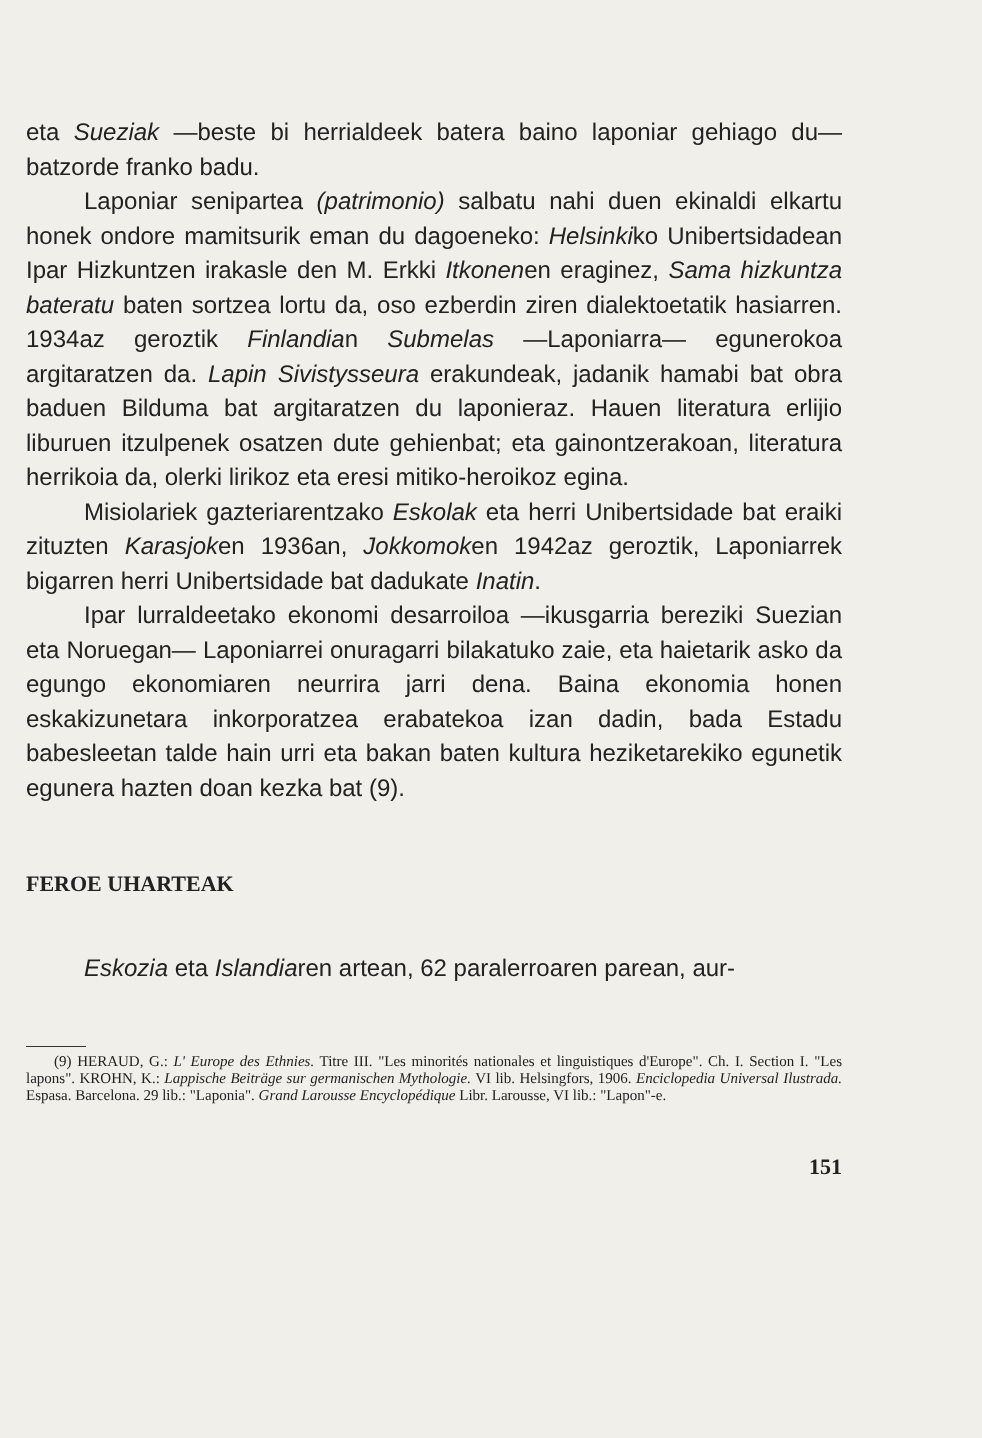eta Sueziak —beste bi herrialdeek batera baino laponiar gehiago du— batzorde franko badu.
Laponiar senipartea (patrimonio) salbatu nahi duen ekinaldi elkartu honek ondore mamitsurik eman du dagoeneko: Helsinkiko Unibertsidadean Ipar Hizkuntzen irakasle den M. Erkki Itkonenen eraginez, Sama hizkuntza bateratu baten sortzea lortu da, oso ezberdin ziren dialektoetatik hasiarren. 1934az geroztik Finlandian Submelas —Laponiarra— egunerokoa argitaratzen da. Lapin Sivistysseura erakundeak, jadanik hamabi bat obra baduen Bilduma bat argitaratzen du laponieraz. Hauen literatura erlijio liburuen itzulpenek osatzen dute gehienbat; eta gainontzerakoan, literatura herrikoia da, olerki lirikoz eta eresi mitiko-heroikoz egina.
Misiolariek gazteriarentzako Eskolak eta herri Unibertsidade bat eraiki zituzten Karasjoken 1936an, Jokkomoken 1942az geroztik, Laponiarrek bigarren herri Unibertsidade bat dadukate Inatin.
Ipar lurraldeetako ekonomi desarroiloa —ikusgarria bereziki Suezian eta Noruegan— Laponiarrei onuragarri bilakatuko zaie, eta haietarik asko da egungo ekonomiaren neurrira jarri dena. Baina ekonomia honen eskakizunetara inkorporatzea erabatekoa izan dadin, bada Estadu babesleetan talde hain urri eta bakan baten kultura heziketarekiko egunetik egunera hazten doan kezka bat (9).
FEROE UHARTEAK
Eskozia eta Islandiaren artean, 62 paralerroaren parean, aur-
(9) HERAUD, G.: L' Europe des Ethnies. Titre III. "Les minorités nationales et linguistiques d'Europe". Ch. I. Section I. "Les lapons". KROHN, K.: Lappische Beiträge sur germanischen Mythologie. VI lib. Helsingfors, 1906. Enciclopedia Universal Ilustrada. Espasa. Barcelona. 29 lib.: "Laponia". Grand Larousse Encyclopédique Libr. Larousse, VI lib.: "Lapon"-e.
151